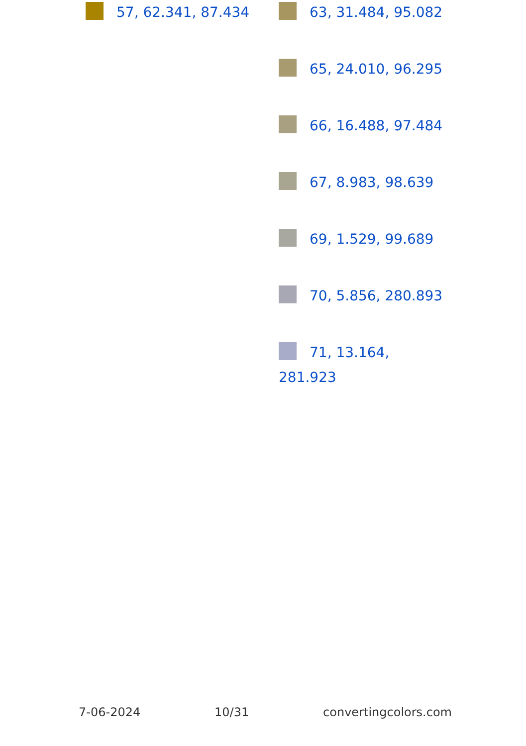57, 62.341, 87.434
63, 31.484, 95.082
65, 24.010, 96.295
66, 16.488, 97.484
67, 8.983, 98.639
69, 1.529, 99.689
70, 5.856, 280.893
71, 13.164,
281.923
7-06-2024 10/31 convertingcolors.com